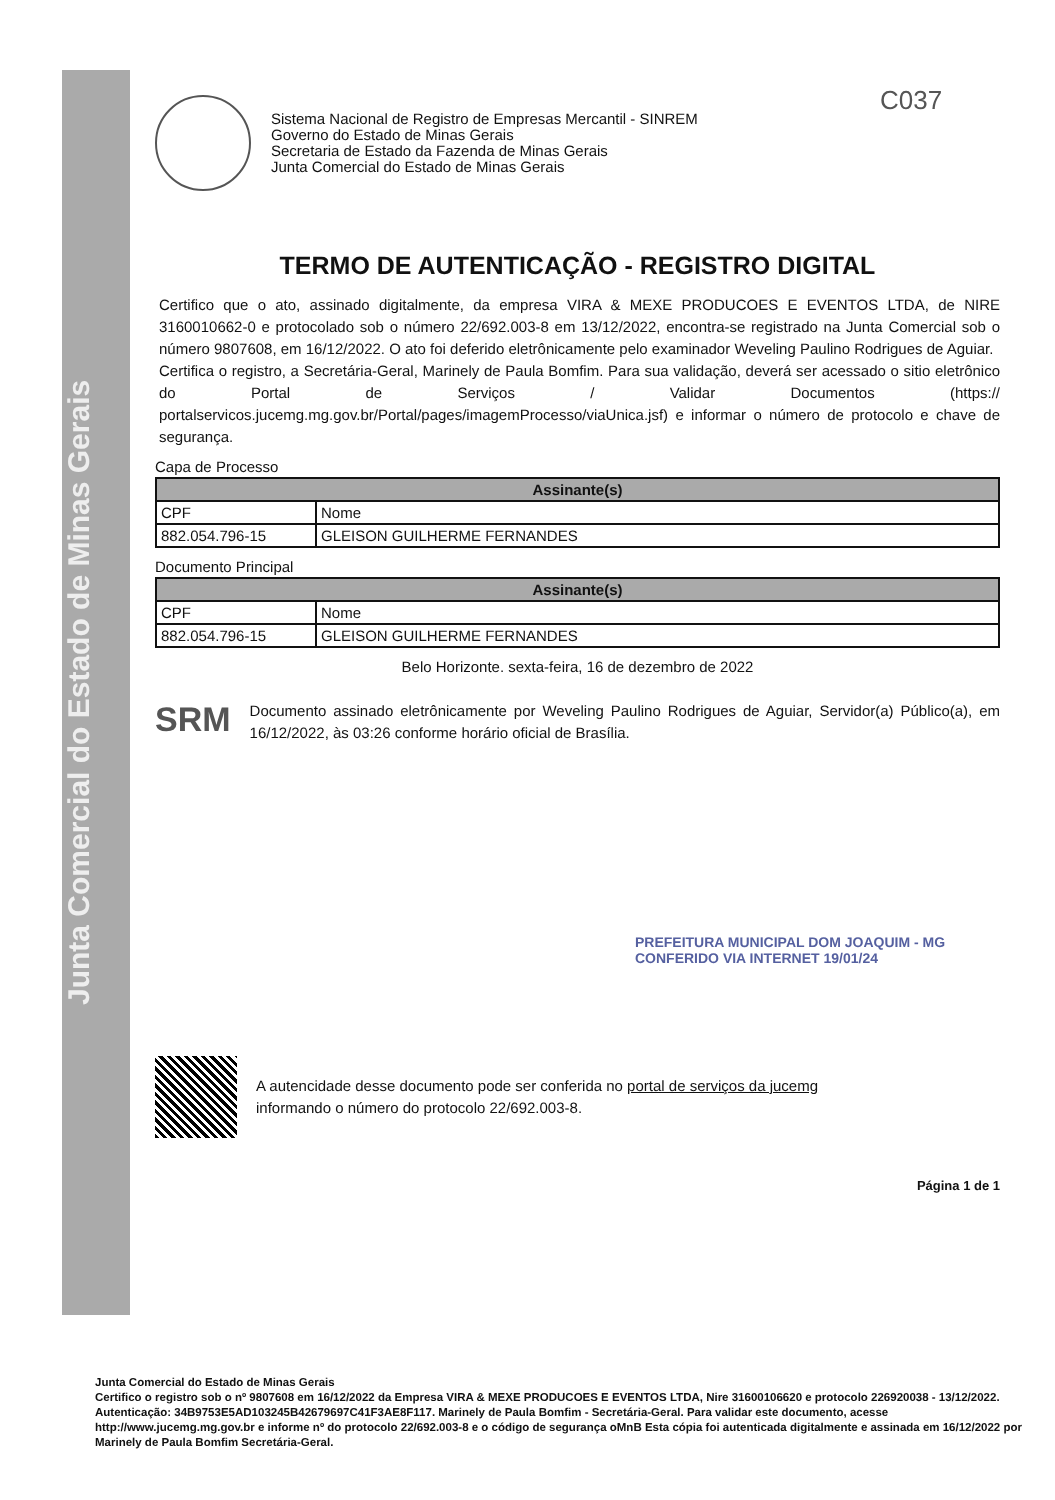Junta Comercial do Estado de Minas Gerais
C037
Sistema Nacional de Registro de Empresas Mercantil - SINREM
Governo do Estado de Minas Gerais
Secretaria de Estado da Fazenda de Minas Gerais
Junta Comercial do Estado de Minas Gerais
TERMO DE AUTENTICAÇÃO - REGISTRO DIGITAL
Certifico que o ato, assinado digitalmente, da empresa VIRA & MEXE PRODUCOES E EVENTOS LTDA, de NIRE 3160010662-0 e protocolado sob o número 22/692.003-8 em 13/12/2022, encontra-se registrado na Junta Comercial sob o número 9807608, em 16/12/2022. O ato foi deferido eletrônicamente pelo examinador Weveling Paulino Rodrigues de Aguiar.
Certifica o registro, a Secretária-Geral, Marinely de Paula Bomfim. Para sua validação, deverá ser acessado o sitio eletrônico do Portal de Serviços / Validar Documentos (https:// portalservicos.jucemg.mg.gov.br/Portal/pages/imagemProcesso/viaUnica.jsf) e informar o número de protocolo e chave de segurança.
Capa de Processo
| Assinante(s) | |
| --- | --- |
| CPF | Nome |
| 882.054.796-15 | GLEISON GUILHERME FERNANDES |
Documento Principal
| Assinante(s) | |
| --- | --- |
| CPF | Nome |
| 882.054.796-15 | GLEISON GUILHERME FERNANDES |
Belo Horizonte. sexta-feira, 16 de dezembro de 2022
SRM
Documento assinado eletrônicamente por Weveling Paulino Rodrigues de Aguiar, Servidor(a) Público(a), em 16/12/2022, às 03:26 conforme horário oficial de Brasília.
PREFEITURA MUNICIPAL DOM JOAQUIM - MG CONFERIDO VIA INTERNET 19/01/24
A autencidade desse documento pode ser conferida no portal de serviços da jucemg
informando o número do protocolo 22/692.003-8.
Página 1 de 1
Junta Comercial do Estado de Minas Gerais
Certifico o registro sob o nº 9807608 em 16/12/2022 da Empresa VIRA & MEXE PRODUCOES E EVENTOS LTDA, Nire 31600106620 e protocolo 226920038 - 13/12/2022. Autenticação: 34B9753E5AD103245B42679697C41F3AE8F117. Marinely de Paula Bomfim - Secretária-Geral. Para validar este documento, acesse http://www.jucemg.mg.gov.br e informe nº do protocolo 22/692.003-8 e o código de segurança oMnB Esta cópia foi autenticada digitalmente e assinada em 16/12/2022 por Marinely de Paula Bomfim Secretária-Geral.